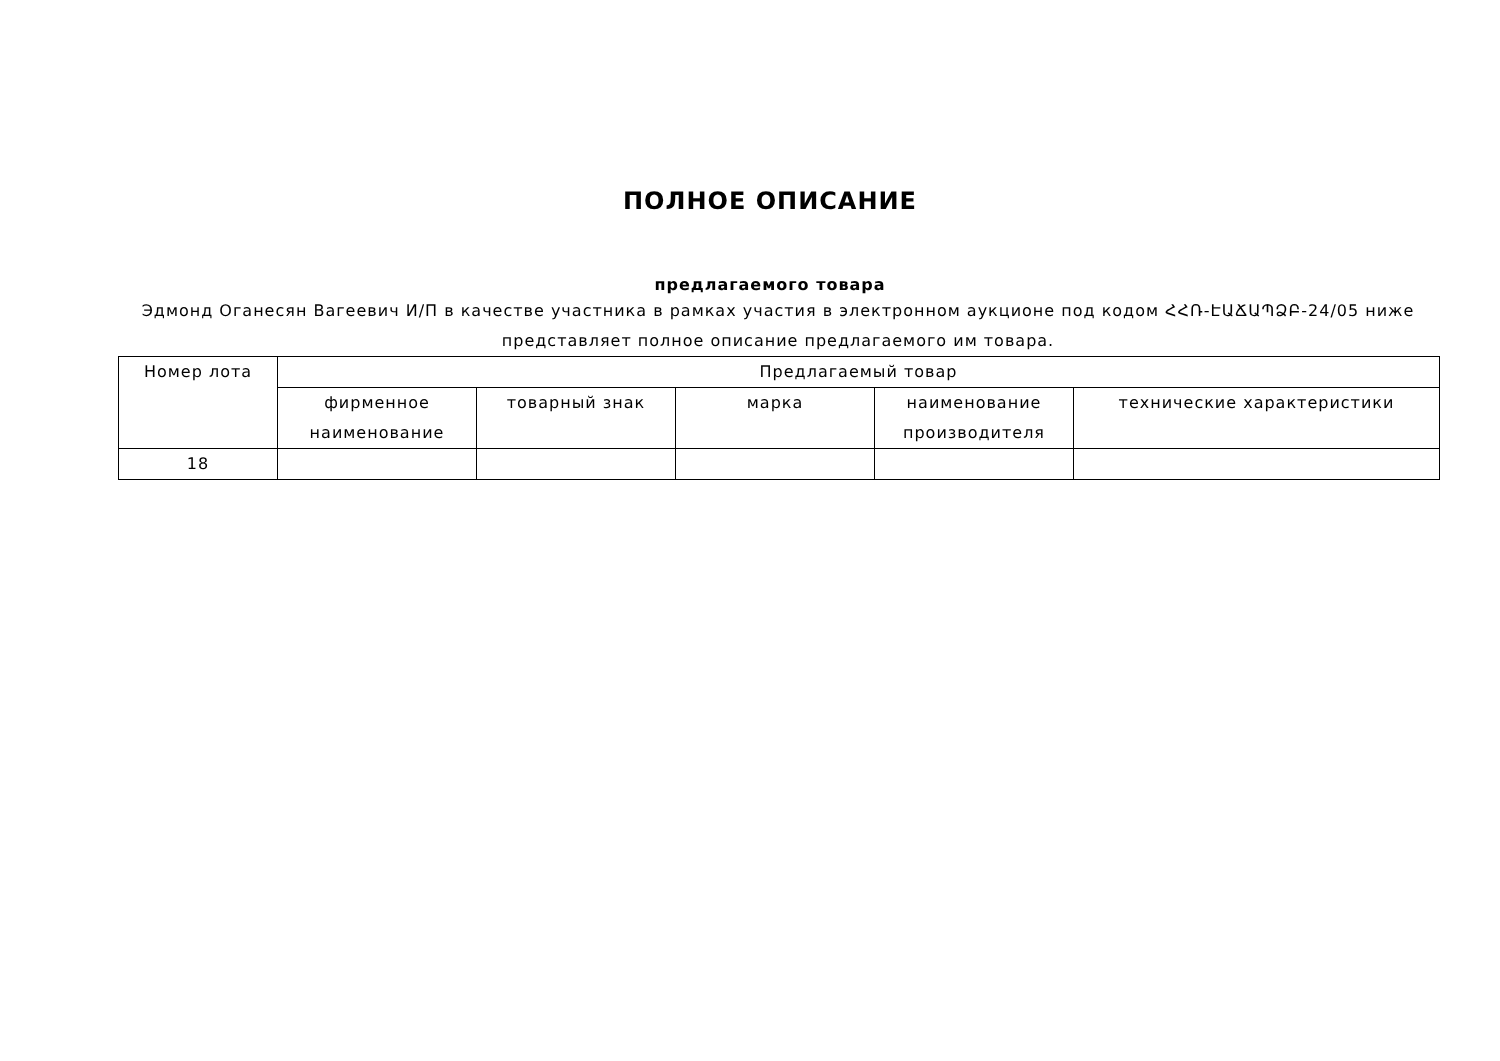ПОЛНОЕ ОПИСАНИЕ
предлагаемого товара
Эдмонд Оганесян Вагеевич И/П в качестве участника в рамках участия в электронном аукционе под кодом ՀՀՌ-ԷԱՃԱՊՁԲ-24/05 ниже представляет полное описание предлагаемого им товара.
| Номер лота | Предлагаемый товар | | | | |
| --- | --- | --- | --- | --- | --- |
| | фирменное наименование | товарный знак | марка | наименование производителя | технические характеристики |
| 18 | | | | | |